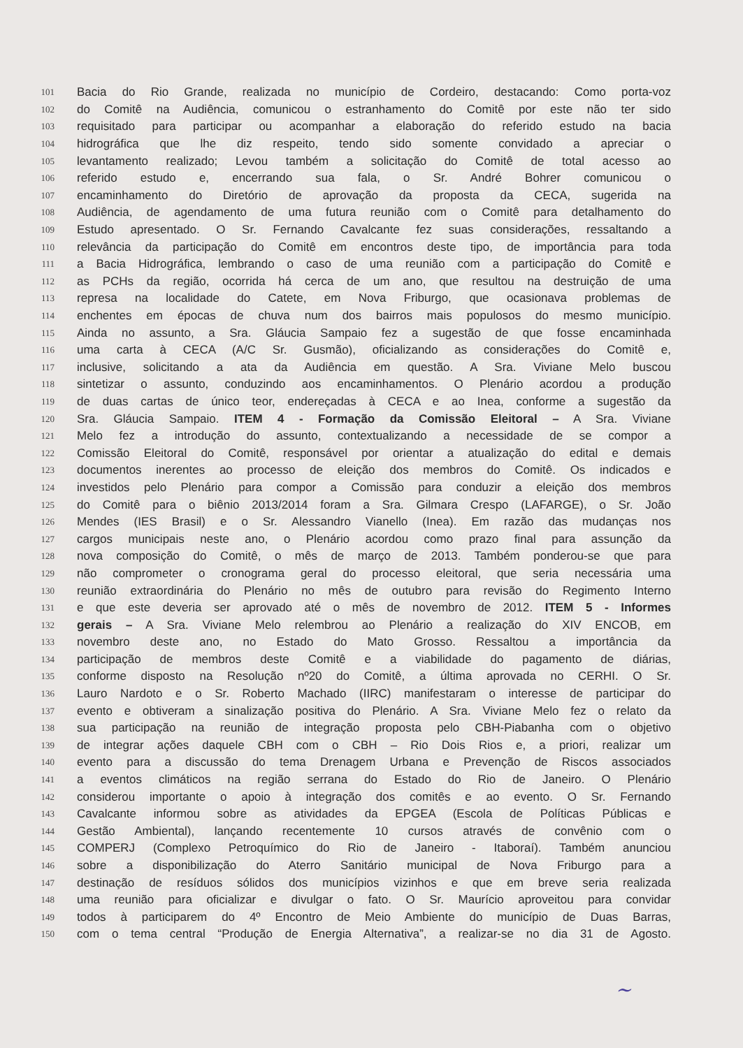101 Bacia do Rio Grande, realizada no município de Cordeiro, destacando: Como porta-voz
102 do Comitê na Audiência, comunicou o estranhamento do Comitê por este não ter sido
103 requisitado para participar ou acompanhar a elaboração do referido estudo na bacia
104 hidrográfica que lhe diz respeito, tendo sido somente convidado a apreciar o
105 levantamento realizado; Levou também a solicitação do Comitê de total acesso ao
106 referido estudo e, encerrando sua fala, o Sr. André Bohrer comunicou o
107 encaminhamento do Diretório de aprovação da proposta da CECA, sugerida na
108 Audiência, de agendamento de uma futura reunião com o Comitê para detalhamento do
109 Estudo apresentado. O Sr. Fernando Cavalcante fez suas considerações, ressaltando a
110 relevância da participação do Comitê em encontros deste tipo, de importância para toda
111 a Bacia Hidrográfica, lembrando o caso de uma reunião com a participação do Comitê e
112 as PCHs da região, ocorrida há cerca de um ano, que resultou na destruição de uma
113 represa na localidade do Catete, em Nova Friburgo, que ocasionava problemas de
114 enchentes em épocas de chuva num dos bairros mais populosos do mesmo município.
115 Ainda no assunto, a Sra. Gláucia Sampaio fez a sugestão de que fosse encaminhada
116 uma carta à CECA (A/C Sr. Gusmão), oficializando as considerações do Comitê e,
117 inclusive, solicitando a ata da Audiência em questão. A Sra. Viviane Melo buscou
118 sintetizar o assunto, conduzindo aos encaminhamentos. O Plenário acordou a produção
119 de duas cartas de único teor, endereçadas à CECA e ao Inea, conforme a sugestão da
120 Sra. Gláucia Sampaio. ITEM 4 - Formação da Comissão Eleitoral – A Sra. Viviane
121 Melo fez a introdução do assunto, contextualizando a necessidade de se compor a
122 Comissão Eleitoral do Comitê, responsável por orientar a atualização do edital e demais
123 documentos inerentes ao processo de eleição dos membros do Comitê. Os indicados e
124 investidos pelo Plenário para compor a Comissão para conduzir a eleição dos membros
125 do Comitê para o biênio 2013/2014 foram a Sra. Gilmara Crespo (LAFARGE), o Sr. João
126 Mendes (IES Brasil) e o Sr. Alessandro Vianello (Inea). Em razão das mudanças nos
127 cargos municipais neste ano, o Plenário acordou como prazo final para assunção da
128 nova composição do Comitê, o mês de março de 2013. Também ponderou-se que para
129 não comprometer o cronograma geral do processo eleitoral, que seria necessária uma
130 reunião extraordinária do Plenário no mês de outubro para revisão do Regimento Interno
131 e que este deveria ser aprovado até o mês de novembro de 2012. ITEM 5 - Informes
132 gerais – A Sra. Viviane Melo relembrou ao Plenário a realização do XIV ENCOB, em
133 novembro deste ano, no Estado do Mato Grosso. Ressaltou a importância da
134 participação de membros deste Comitê e a viabilidade do pagamento de diárias,
135 conforme disposto na Resolução nº20 do Comitê, a última aprovada no CERHI. O Sr.
136 Lauro Nardoto e o Sr. Roberto Machado (IIRC) manifestaram o interesse de participar do
137 evento e obtiveram a sinalização positiva do Plenário. A Sra. Viviane Melo fez o relato da
138 sua participação na reunião de integração proposta pelo CBH-Piabanha com o objetivo
139 de integrar ações daquele CBH com o CBH – Rio Dois Rios e, a priori, realizar um
140 evento para a discussão do tema Drenagem Urbana e Prevenção de Riscos associados
141 a eventos climáticos na região serrana do Estado do Rio de Janeiro. O Plenário
142 considerou importante o apoio à integração dos comitês e ao evento. O Sr. Fernando
143 Cavalcante informou sobre as atividades da EPGEA (Escola de Políticas Públicas e
144 Gestão Ambiental), lançando recentemente 10 cursos através de convênio com o
145 COMPERJ (Complexo Petroquímico do Rio de Janeiro - Itaboraí). Também anunciou
146 sobre a disponibilização do Aterro Sanitário municipal de Nova Friburgo para a
147 destinação de resíduos sólidos dos municípios vizinhos e que em breve seria realizada
148 uma reunião para oficializar e divulgar o fato. O Sr. Maurício aproveitou para convidar
149 todos à participarem do 4º Encontro de Meio Ambiente do município de Duas Barras,
150 com o tema central “Produção de Energia Alternativa”, a realizar-se no dia 31 de Agosto.
~